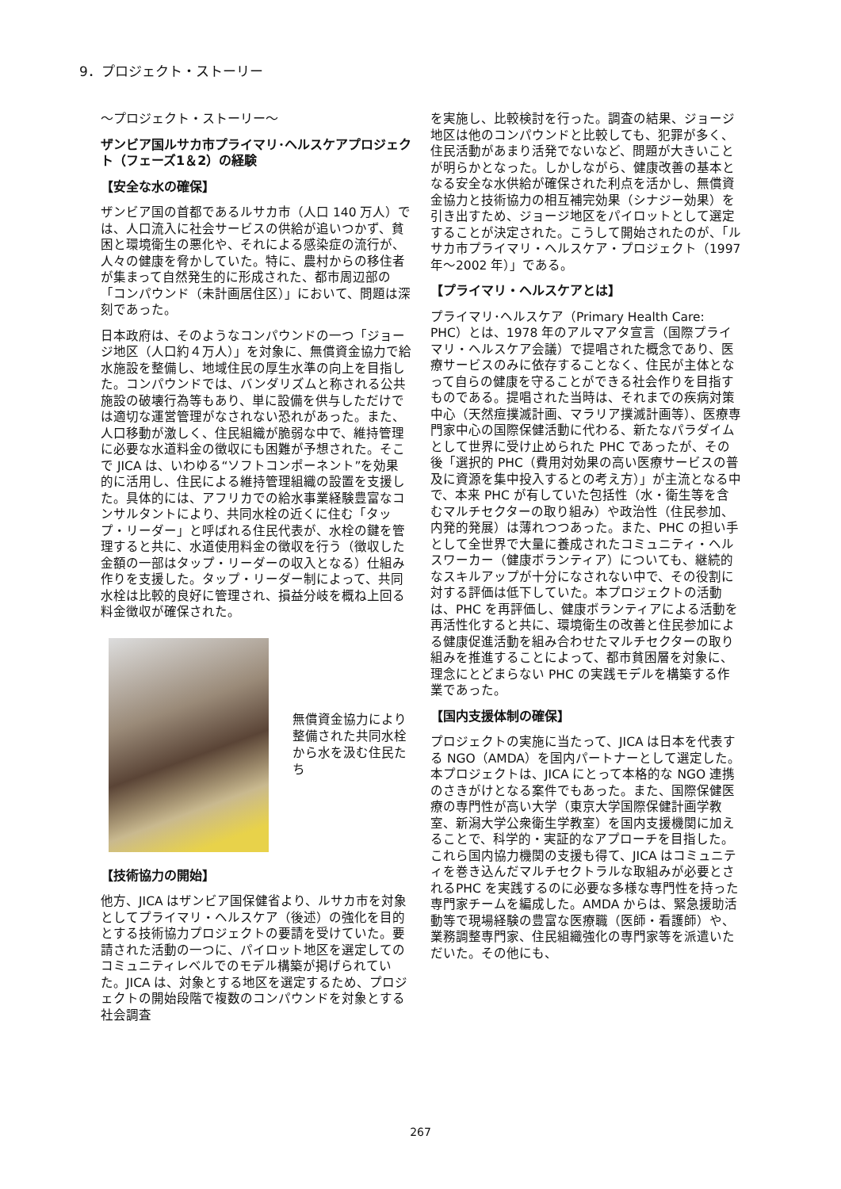9．プロジェクト・ストーリー
～プロジェクト・ストーリー～
ザンビア国ルサカ市プライマリ･ヘルスケアプロジェクト（フェーズ1＆2）の経験
【安全な水の確保】
ザンビア国の首都であるルサカ市（人口 140 万人）では、人口流入に社会サービスの供給が追いつかず、貧困と環境衛生の悪化や、それによる感染症の流行が、人々の健康を脅かしていた。特に、農村からの移住者が集まって自然発生的に形成された、都市周辺部の「コンパウンド（未計画居住区）」において、問題は深刻であった。
日本政府は、そのようなコンパウンドの一つ「ジョージ地区（人口約４万人）」を対象に、無償資金協力で給水施設を整備し、地域住民の厚生水準の向上を目指した。コンパウンドでは、バンダリズムと称される公共施設の破壊行為等もあり、単に設備を供与しただけでは適切な運営管理がなされない恐れがあった。また、人口移動が激しく、住民組織が脆弱な中で、維持管理に必要な水道料金の徴収にも困難が予想された。そこで JICA は、いわゆる“ソフトコンポーネント”を効果的に活用し、住民による維持管理組織の設置を支援した。具体的には、アフリカでの給水事業経験豊富なコンサルタントにより、共同水栓の近くに住む「タップ・リーダー」と呼ばれる住民代表が、水栓の鍵を管理すると共に、水道使用料金の徴収を行う（徴収した金額の一部はタップ・リーダーの収入となる）仕組み作りを支援した。タップ・リーダー制によって、共同水栓は比較的良好に管理され、損益分岐を概ね上回る料金徴収が確保された。
無償資金協力により整備された共同水栓から水を汲む住民たち
【技術協力の開始】
他方、JICA はザンビア国保健省より、ルサカ市を対象としてプライマリ・ヘルスケア（後述）の強化を目的とする技術協力プロジェクトの要請を受けていた。要請された活動の一つに、パイロット地区を選定してのコミュニティレベルでのモデル構築が掲げられていた。JICA は、対象とする地区を選定するため、プロジェクトの開始段階で複数のコンパウンドを対象とする社会調査
を実施し、比較検討を行った。調査の結果、ジョージ地区は他のコンパウンドと比較しても、犯罪が多く、住民活動があまり活発でないなど、問題が大きいことが明らかとなった。しかしながら、健康改善の基本となる安全な水供給が確保された利点を活かし、無償資金協力と技術協力の相互補完効果（シナジー効果）を引き出すため、ジョージ地区をパイロットとして選定することが決定された。こうして開始されたのが、「ルサカ市プライマリ・ヘルスケア・プロジェクト（1997 年～2002 年）」である。
【プライマリ・ヘルスケアとは】
プライマリ･ヘルスケア（Primary Health Care: PHC）とは、1978 年のアルマアタ宣言（国際プライマリ・ヘルスケア会議）で提唱された概念であり、医療サービスのみに依存することなく、住民が主体となって自らの健康を守ることができる社会作りを目指すものである。提唱された当時は、それまでの疾病対策中心（天然痘撲滅計画、マラリア撲滅計画等）、医療専門家中心の国際保健活動に代わる、新たなパラダイムとして世界に受け止められた PHC であったが、その後「選択的 PHC（費用対効果の高い医療サービスの普及に資源を集中投入するとの考え方）」が主流となる中で、本来 PHC が有していた包括性（水・衛生等を含むマルチセクターの取り組み）や政治性（住民参加、内発的発展）は薄れつつあった。また、PHC の担い手として全世界で大量に養成されたコミュニティ・ヘルスワーカー（健康ボランティア）についても、継続的なスキルアップが十分になされない中で、その役割に対する評価は低下していた。本プロジェクトの活動は、PHC を再評価し、健康ボランティアによる活動を再活性化すると共に、環境衛生の改善と住民参加による健康促進活動を組み合わせたマルチセクターの取り組みを推進することによって、都市貧困層を対象に、理念にとどまらない PHC の実践モデルを構築する作業であった。
【国内支援体制の確保】
プロジェクトの実施に当たって、JICA は日本を代表する NGO（AMDA）を国内パートナーとして選定した。本プロジェクトは、JICA にとって本格的な NGO 連携のさきがけとなる案件でもあった。また、国際保健医療の専門性が高い大学（東京大学国際保健計画学教室、新潟大学公衆衛生学教室）を国内支援機関に加えることで、科学的・実証的なアプローチを目指した。これら国内協力機関の支援も得て、JICA はコミュニティを巻き込んだマルチセクトラルな取組みが必要とされるPHC を実践するのに必要な多様な専門性を持った専門家チームを編成した。AMDA からは、緊急援助活動等で現場経験の豊富な医療職（医師・看護師）や、業務調整専門家、住民組織強化の専門家等を派遣いただいた。その他にも、
267